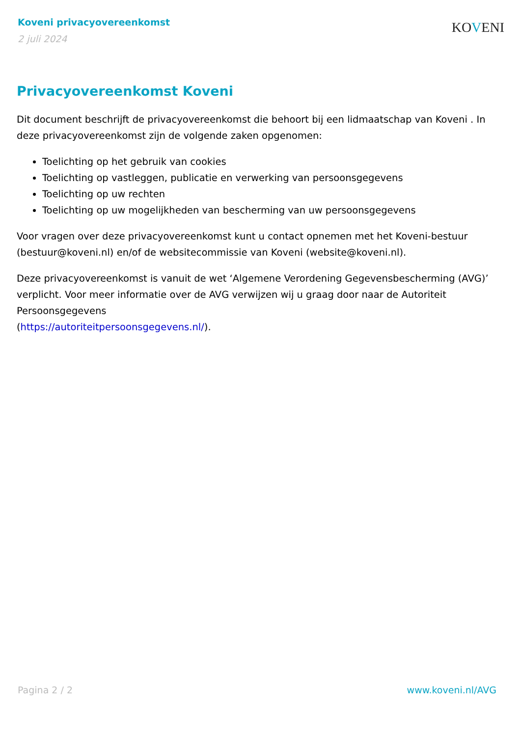Koveni privacyovereenkomst
2 juli 2024
KOVENI
Privacyovereenkomst Koveni
Dit document beschrijft de privacyovereenkomst die behoort bij een lidmaatschap van Koveni . In deze privacyovereenkomst zijn de volgende zaken opgenomen:
Toelichting op het gebruik van cookies
Toelichting op vastleggen, publicatie en verwerking van persoonsgegevens
Toelichting op uw rechten
Toelichting op uw mogelijkheden van bescherming van uw persoonsgegevens
Voor vragen over deze privacyovereenkomst kunt u contact opnemen met het Koveni-bestuur (bestuur@koveni.nl) en/of de websitecommissie van Koveni (website@koveni.nl).
Deze privacyovereenkomst is vanuit de wet ‘Algemene Verordening Gegevensbescherming (AVG)’ verplicht. Voor meer informatie over de AVG verwijzen wij u graag door naar de Autoriteit Persoonsgegevens
(https://autoriteitpersoonsgegevens.nl/).
Pagina 2 / 2 www.koveni.nl/AVG